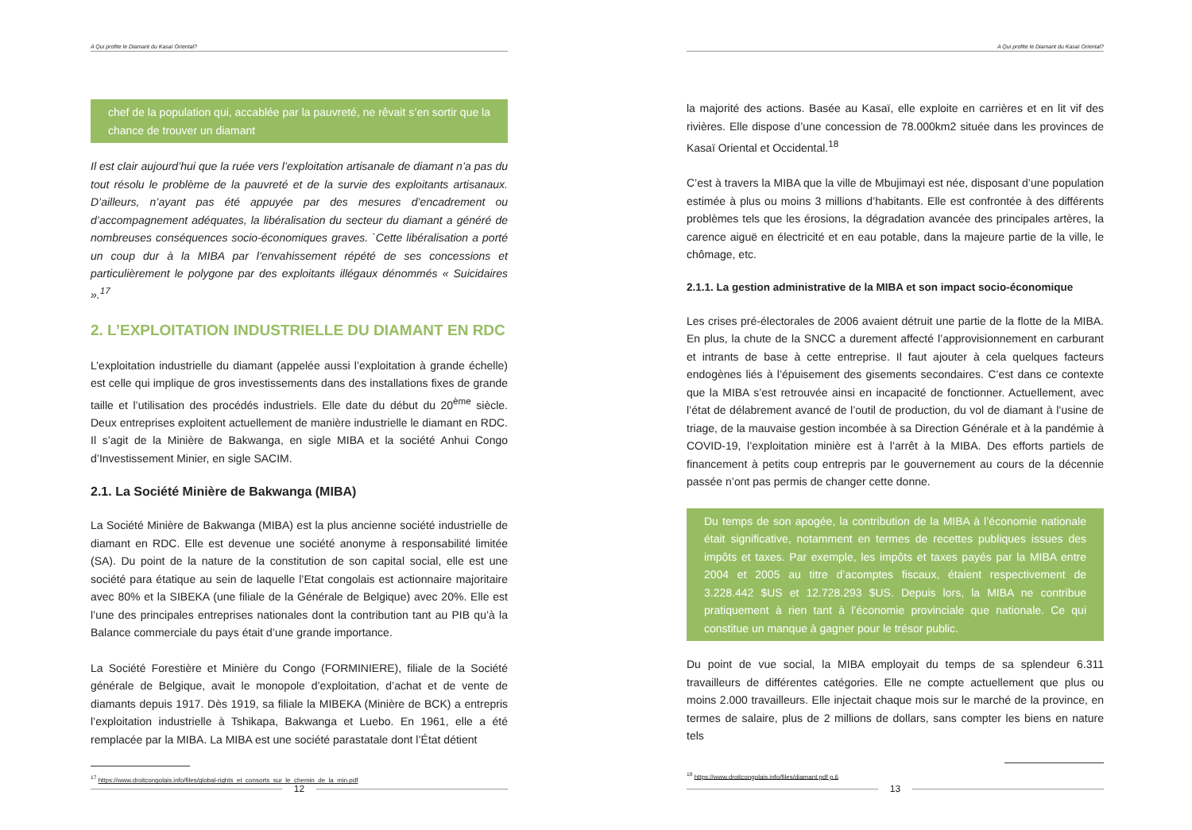A Qui profite le Diamant du Kasaï Oriental?
chef de la population qui, accablée par la pauvreté, ne rêvait s’en sortir que la chance de trouver un diamant
Il est clair aujourd’hui que la ruée vers l’exploitation artisanale de diamant n’a pas du tout résolu le problème de la pauvreté et de la survie des exploitants artisanaux. D’ailleurs, n’ayant pas été appuyée par des mesures d’encadrement ou d’accompagnement adéquates, la libéralisation du secteur du diamant a généré de nombreuses conséquences socio-économiques graves. `Cette libéralisation a porté un coup dur à la MIBA par l’envahissement répété de ses concessions et particulièrement le polygone par des exploitants illégaux dénommés « Suicidaires ».<sup>17</sup>
2. L’EXPLOITATION INDUSTRIELLE DU DIAMANT EN RDC
L’exploitation industrielle du diamant (appelée aussi l’exploitation à grande échelle) est celle qui implique de gros investissements dans des installations fixes de grande taille et l’utilisation des procédés industriels. Elle date du début du 20<sup>ème</sup> siècle. Deux entreprises exploitent actuellement de manière industrielle le diamant en RDC. Il s’agit de la Minière de Bakwanga, en sigle MIBA et la société Anhui Congo d’Investissement Minier, en sigle SACIM.
2.1. La Société Minière de Bakwanga (MIBA)
La Société Minière de Bakwanga (MIBA) est la plus ancienne société industrielle de diamant en RDC. Elle est devenue une société anonyme à responsabilité limitée (SA). Du point de la nature de la constitution de son capital social, elle est une société para étatique au sein de laquelle l’Etat congolais est actionnaire majoritaire avec 80% et la SIBEKA (une filiale de la Générale de Belgique) avec 20%. Elle est l’une des principales entreprises nationales dont la contribution tant au PIB qu’à la Balance commerciale du pays était d’une grande importance.
La Société Forestière et Minière du Congo (FORMINIERE), filiale de la Société générale de Belgique, avait le monopole d’exploitation, d’achat et de vente de diamants depuis 1917. Dès 1919, sa filiale la MIBEKA (Minière de BCK) a entrepris l’exploitation industrielle à Tshikapa, Bakwanga et Luebo. En 1961, elle a été remplacée par la MIBA. La MIBA est une société parastatale dont l’État détient
<sup>17</sup> https://www.droitcongolais.info/files/global-rights_et_consorts_sur_le_chemin_de_la_min.pdf
12
A Qui profite le Diamant du Kasaï Oriental?
la majorité des actions. Basée au Kasaï, elle exploite en carrières et en lit vif des rivières. Elle dispose d’une concession de 78.000km2 située dans les provinces de Kasaï Oriental et Occidental.<sup>18</sup>
C’est à travers la MIBA que la ville de Mbujimayi est née, disposant d’une population estimée à plus ou moins 3 millions d’habitants. Elle est confrontée à des différents problèmes tels que les érosions, la dégradation avancée des principales artères, la carence aiguë en électricité et en eau potable, dans la majeure partie de la ville, le chômage, etc.
2.1.1. La gestion administrative de la MIBA et son impact socio-économique
Les crises pré-électorales de 2006 avaient détruit une partie de la flotte de la MIBA. En plus, la chute de la SNCC a durement affecté l’approvisionnement en carburant et intrants de base à cette entreprise. Il faut ajouter à cela quelques facteurs endogènes liés à l’épuisement des gisements secondaires. C’est dans ce contexte que la MIBA s’est retrouvée ainsi en incapacité de fonctionner. Actuellement, avec l’état de délabrement avancé de l’outil de production, du vol de diamant à l’usine de triage, de la mauvaise gestion incombée à sa Direction Générale et à la pandémie à COVID-19, l’exploitation minière est à l’arrêt à la MIBA. Des efforts partiels de financement à petits coup entrepris par le gouvernement au cours de la décennie passée n’ont pas permis de changer cette donne.
Du temps de son apogée, la contribution de la MIBA à l’économie nationale était significative, notamment en termes de recettes publiques issues des impôts et taxes. Par exemple, les impôts et taxes payés par la MIBA entre 2004 et 2005 au titre d’acomptes fiscaux, étaient respectivement de 3.228.442 $US et 12.728.293 $US. Depuis lors, la MIBA ne contribue pratiquement à rien tant à l’économie provinciale que nationale. Ce qui constitue un manque à gagner pour le trésor public.
Du point de vue social, la MIBA employait du temps de sa splendeur 6.311 travailleurs de différentes catégories. Elle ne compte actuellement que plus ou moins 2.000 travailleurs. Elle injectait chaque mois sur le marché de la province, en termes de salaire, plus de 2 millions de dollars, sans compter les biens en nature tels
<sup>18</sup> https://www.droitcongolais.info/files/diamant.pdf p.6
13